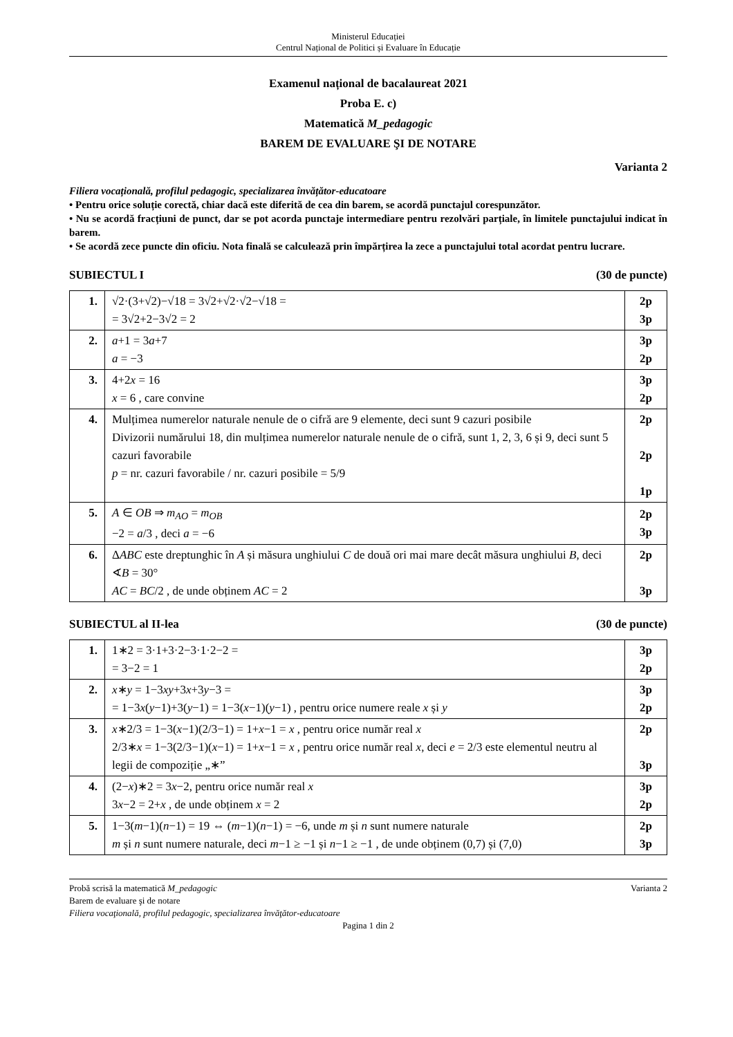Ministerul Educației
Centrul Național de Politici și Evaluare în Educație
Examenul național de bacalaureat 2021
Proba E. c)
Matematică M_pedagogic
BAREM DE EVALUARE ŞI DE NOTARE
Varianta 2
Filiera vocațională, profilul pedagogic, specializarea învățător-educatoare
• Pentru orice soluție corectă, chiar dacă este diferită de cea din barem, se acordă punctajul corespunzător.
• Nu se acordă fracțiuni de punct, dar se pot acorda punctaje intermediare pentru rezolvări parțiale, în limitele punctajului indicat în barem.
• Se acordă zece puncte din oficiu. Nota finală se calculează prin împărțirea la zece a punctajului total acordat pentru lucrare.
SUBIECTUL I (30 de puncte)
| 1. | √2·(3+√2)−√18 = 3√2+√2·√2−√18 = = 3√2+2−3√2 = 2 | 2p 3p |
| 2. | a +1 = 3 a +7 a = −3 | 3p 2p |
| 3. | 4+2 x = 16 x = 6 , care convine | 3p 2p |
| 4. | Mulțimea numerelor naturale nenule de o cifră are 9 elemente, deci sunt 9 cazuri posibile Divizorii numărului 18, din mulțimea numerelor naturale nenule de o cifră, sunt 1, 2, 3, 6 și 9, deci sunt 5 cazuri favorabile p = nr. cazuri favorabile / nr. cazuri posibile = 5/9 | 2p 2p 1p |
| 5. | A ∈ OB ⇒ m<sub>AO</sub> = m<sub>OB</sub> −2 = a /3 , deci a = −6 | 2p 3p |
| 6. | Δ ABC este dreptunghic în A și măsura unghiului C de două ori mai mare decât măsura unghiului B , deci ∢ B = 30° AC = BC /2 , de unde obținem AC = 2 | 2p 3p |
SUBIECTUL al II-lea (30 de puncte)
| 1. | 1∗2 = 3·1+3·2−3·1·2−2 = = 3−2 = 1 | 3p 2p |
| 2. | x ∗ y = 1−3 xy +3 x +3 y −3 = = 1−3 x ( y −1)+3( y −1) = 1−3( x −1)( y −1) , pentru orice numere reale x și y | 3p 2p |
| 3. | x ∗2/3 = 1−3( x −1)(2/3−1) = 1+ x −1 = x , pentru orice număr real x 2/3∗ x = 1−3(2/3−1)( x −1) = 1+ x −1 = x , pentru orice număr real x , deci e = 2/3 este elementul neutru al legii de compoziție „∗” | 2p 3p |
| 4. | (2− x )∗2 = 3 x −2, pentru orice număr real x 3 x −2 = 2+ x , de unde obținem x = 2 | 3p 2p |
| 5. | 1−3( m −1)( n −1) = 19 ⇔ ( m −1)( n −1) = −6, unde m și n sunt numere naturale m și n sunt numere naturale, deci m −1 ≥ −1 și n −1 ≥ −1 , de unde obținem (0,7) și (7,0) | 2p 3p |
Probă scrisă la matematică M_pedagogic Varianta 2
Barem de evaluare şi de notare
Filiera vocaţională, profilul pedagogic, specializarea învăţător-educatoare
Pagina 1 din 2